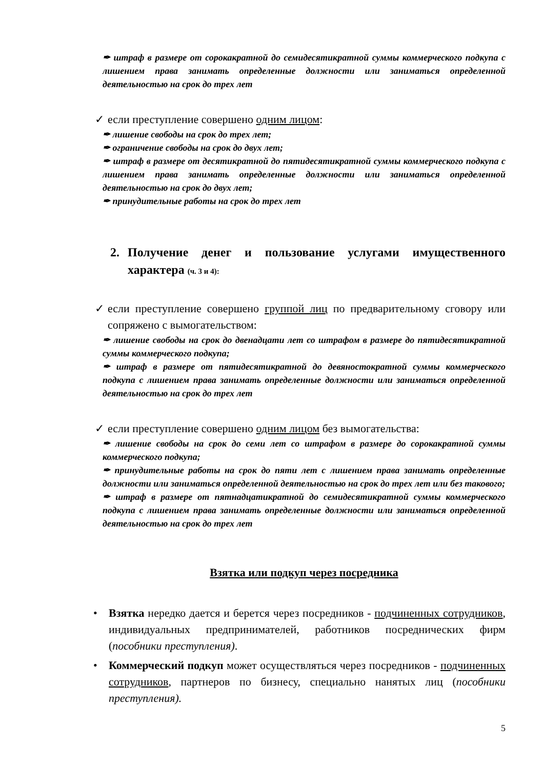✒ штраф в размере от сорокакратной до семидесятикратной суммы коммерческого подкупа с лишением права занимать определенные должности или заниматься определенной деятельностью на срок до трех лет
✓ если преступление совершено одним лицом:
✒ лишение свободы на срок до трех лет;
✒ ограничение свободы на срок до двух лет;
✒ штраф в размере от десятикратной до пятидесятикратной суммы коммерческого подкупа с лишением права занимать определенные должности или заниматься определенной деятельностью на срок до двух лет;
✒ принудительные работы на срок до трех лет
2. Получение денег и пользование услугами имущественного характера (ч. 3 и 4):
✓ если преступление совершено группой лиц по предварительному сговору или сопряжено с вымогательством:
✒ лишение свободы на срок до двенадцати лет со штрафом в размере до пятидесятикратной суммы коммерческого подкупа;
✒ штраф в размере от пятидесятикратной до девяностократной суммы коммерческого подкупа с лишением права занимать определенные должности или заниматься определенной деятельностью на срок до трех лет
✓ если преступление совершено одним лицом без вымогательства:
✒ лишение свободы на срок до семи лет со штрафом в размере до сорокакратной суммы коммерческого подкупа;
✒ принудительные работы на срок до пяти лет с лишением права занимать определенные должности или заниматься определенной деятельностью на срок до трех лет или без таковогo;
✒ штраф в размере от пятнадцатикратной до семидесятикратной суммы коммерческого подкупа с лишением права занимать определенные должности или заниматься определенной деятельностью на срок до трех лет
Взятка или подкуп через посредника
• Взятка нередко дается и берется через посредников - подчиненных сотрудников, индивидуальных предпринимателей, работников посреднических фирм (пособники преступления).
• Коммерческий подкуп может осуществляться через посредников - подчиненных сотрудников, партнеров по бизнесу, специально нанятых лиц (пособники преступления).
5